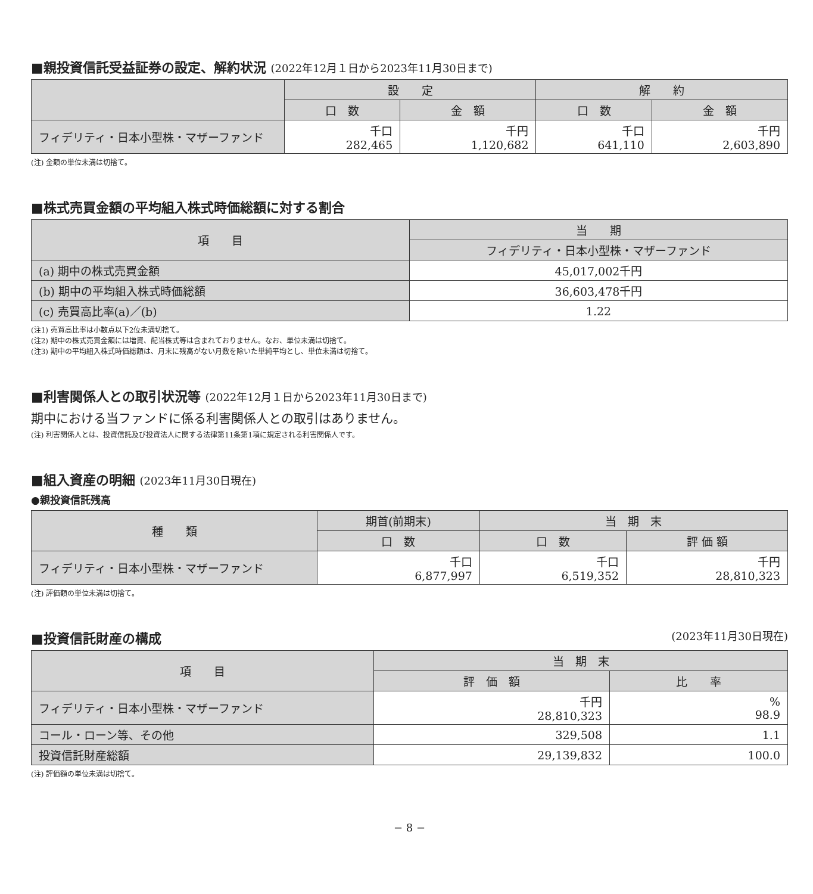■親投資信託受益証券の設定、解約状況 (2022年12月１日から2023年11月30日まで)
| | 設 定 | | 解 約 | |
| --- | --- | --- | --- | --- |
| | 口 数 | 金 額 | 口 数 | 金 額 |
| フィデリティ・日本小型株・マザーファンド | 千口 282,465 | 千円 1,120,682 | 千口 641,110 | 千円 2,603,890 |
(注) 金額の単位未満は切捨て。
■株式売買金額の平均組入株式時価総額に対する割合
| 項 目 | 当 期 |
| --- | --- |
| | フィデリティ・日本小型株・マザーファンド |
| (a) 期中の株式売買金額 | 45,017,002千円 |
| (b) 期中の平均組入株式時価総額 | 36,603,478千円 |
| (c) 売買高比率(a)／(b) | 1.22 |
(注1) 売買高比率は小数点以下2位未満切捨て。
(注2) 期中の株式売買金額には増資、配当株式等は含まれておりません。なお、単位未満は切捨て。
(注3) 期中の平均組入株式時価総額は、月末に残高がない月数を除いた単純平均とし、単位未満は切捨て。
■利害関係人との取引状況等 (2022年12月１日から2023年11月30日まで)
期中における当ファンドに係る利害関係人との取引はありません。
(注) 利害関係人とは、投資信託及び投資法人に関する法律第11条第1項に規定される利害関係人です。
■組入資産の明細 (2023年11月30日現在)
●親投資信託残高
| 種 類 | 期首(前期末) | 当 期 末 | |
| --- | --- | --- | --- |
| | 口 数 | 口 数 | 評 価 額 |
| フィデリティ・日本小型株・マザーファンド | 千口 6,877,997 | 千口 6,519,352 | 千円 28,810,323 |
(注) 評価額の単位未満は切捨て。
■投資信託財産の構成 (2023年11月30日現在)
| 項 目 | 当 期 末 | |
| --- | --- | --- |
| | 評 価 額 | 比 率 |
| フィデリティ・日本小型株・マザーファンド | 千円 28,810,323 | % 98.9 |
| コール・ローン等、その他 | 329,508 | 1.1 |
| 投資信託財産総額 | 29,139,832 | 100.0 |
(注) 評価額の単位未満は切捨て。
− 8 −